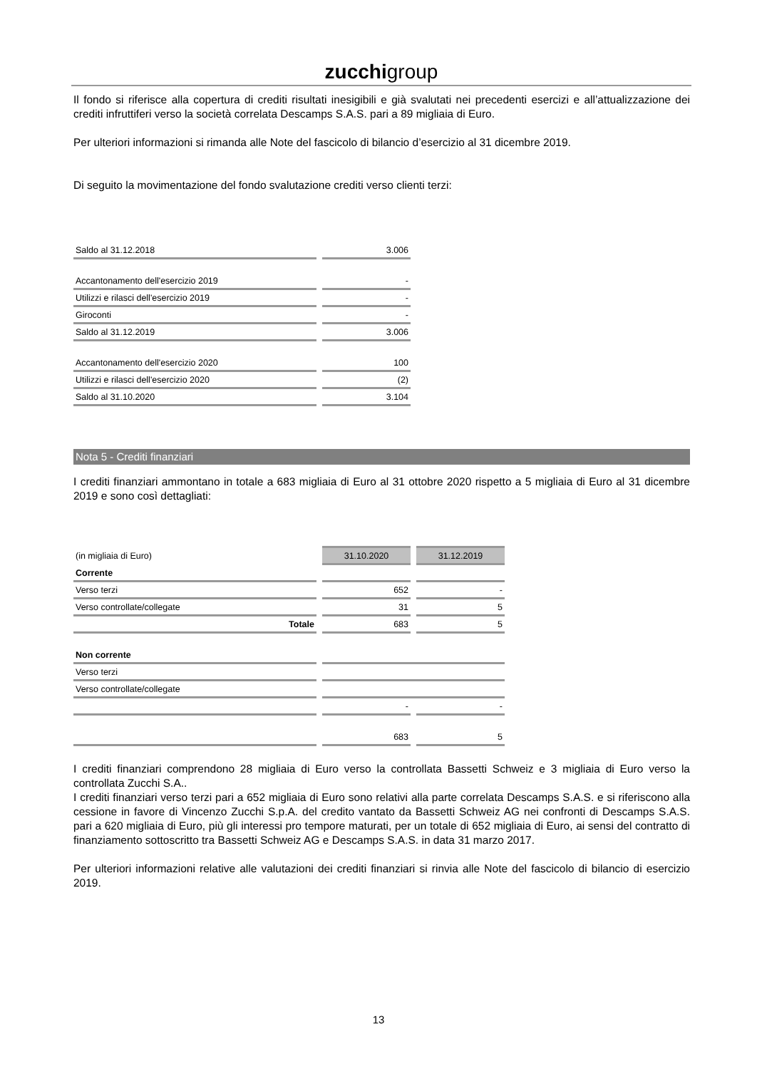zucchigroup
Il fondo si riferisce alla copertura di crediti risultati inesigibili e già svalutati nei precedenti esercizi e all’attualizzazione dei crediti infruttiferi verso la società correlata Descamps S.A.S. pari a 89 migliaia di Euro.
Per ulteriori informazioni si rimanda alle Note del fascicolo di bilancio d’esercizio al 31 dicembre 2019.
Di seguito la movimentazione del fondo svalutazione crediti verso clienti terzi:
| Saldo al 31.12.2018 | 3.006 |
| Accantonamento dell'esercizio 2019 | - |
| Utilizzi e rilasci dell'esercizio 2019 | - |
| Giroconti | - |
| Saldo al 31.12.2019 | 3.006 |
| Accantonamento dell'esercizio 2020 | 100 |
| Utilizzi e rilasci dell'esercizio 2020 | (2) |
| Saldo al 31.10.2020 | 3.104 |
Nota 5 - Crediti finanziari
I crediti finanziari ammontano in totale a 683 migliaia di Euro al 31 ottobre 2020 rispetto a 5 migliaia di Euro al 31 dicembre 2019 e sono così dettagliati:
| (in migliaia di Euro) | 31.10.2020 | 31.12.2019 |
| Corrente | | |
| Verso terzi | 652 | - |
| Verso controllate/collegate | 31 | 5 |
| Totale | 683 | 5 |
| Non corrente | | |
| Verso terzi | | |
| Verso controllate/collegate | | |
| | - | - |
| | 683 | 5 |
I crediti finanziari comprendono 28 migliaia di Euro verso la controllata Bassetti Schweiz e 3 migliaia di Euro verso la controllata Zucchi S.A..
I crediti finanziari verso terzi pari a 652 migliaia di Euro sono relativi alla parte correlata Descamps S.A.S. e si riferiscono alla cessione in favore di Vincenzo Zucchi S.p.A. del credito vantato da Bassetti Schweiz AG nei confronti di Descamps S.A.S. pari a 620 migliaia di Euro, più gli interessi pro tempore maturati, per un totale di 652 migliaia di Euro, ai sensi del contratto di finanziamento sottoscritto tra Bassetti Schweiz AG e Descamps S.A.S. in data 31 marzo 2017.
Per ulteriori informazioni relative alle valutazioni dei crediti finanziari si rinvia alle Note del fascicolo di bilancio di esercizio 2019.
13